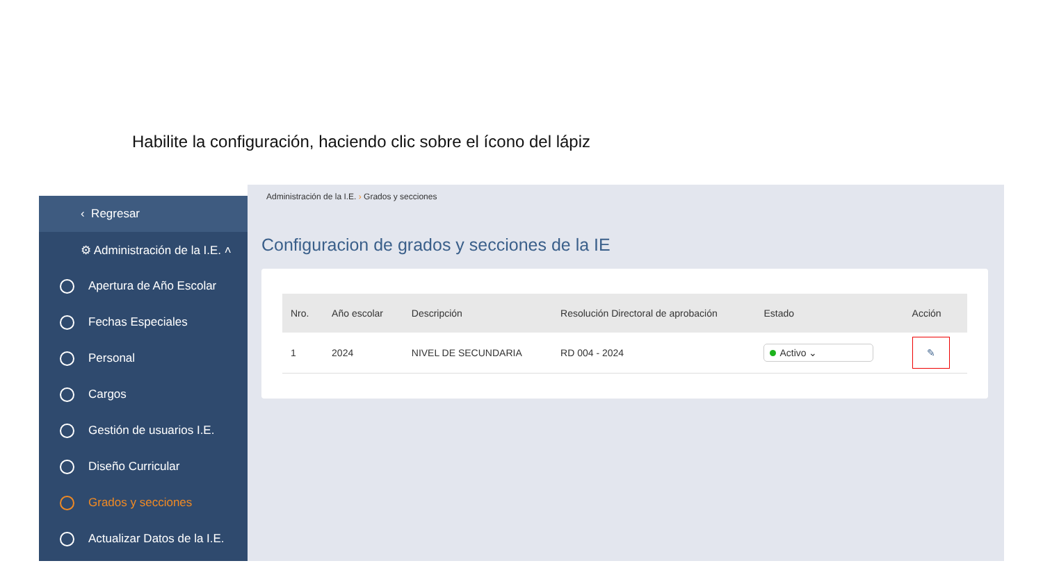Habilite la configuración, haciendo clic sobre el ícono del lápiz
‹ Regresar
⚙ Administración de la I.E. ˄
Apertura de Año Escolar
Fechas Especiales
Personal
Cargos
Gestión de usuarios I.E.
Diseño Curricular
Grados y secciones
Actualizar Datos de la I.E.
Administración de la I.E. › Grados y secciones
Configuracion de grados y secciones de la IE
| Nro. | Año escolar | Descripción | Resolución Directoral de aprobación | Estado | Acción |
| --- | --- | --- | --- | --- | --- |
| 1 | 2024 | NIVEL DE SECUNDARIA | RD 004 - 2024 | Activo ⌄ | ✎ |